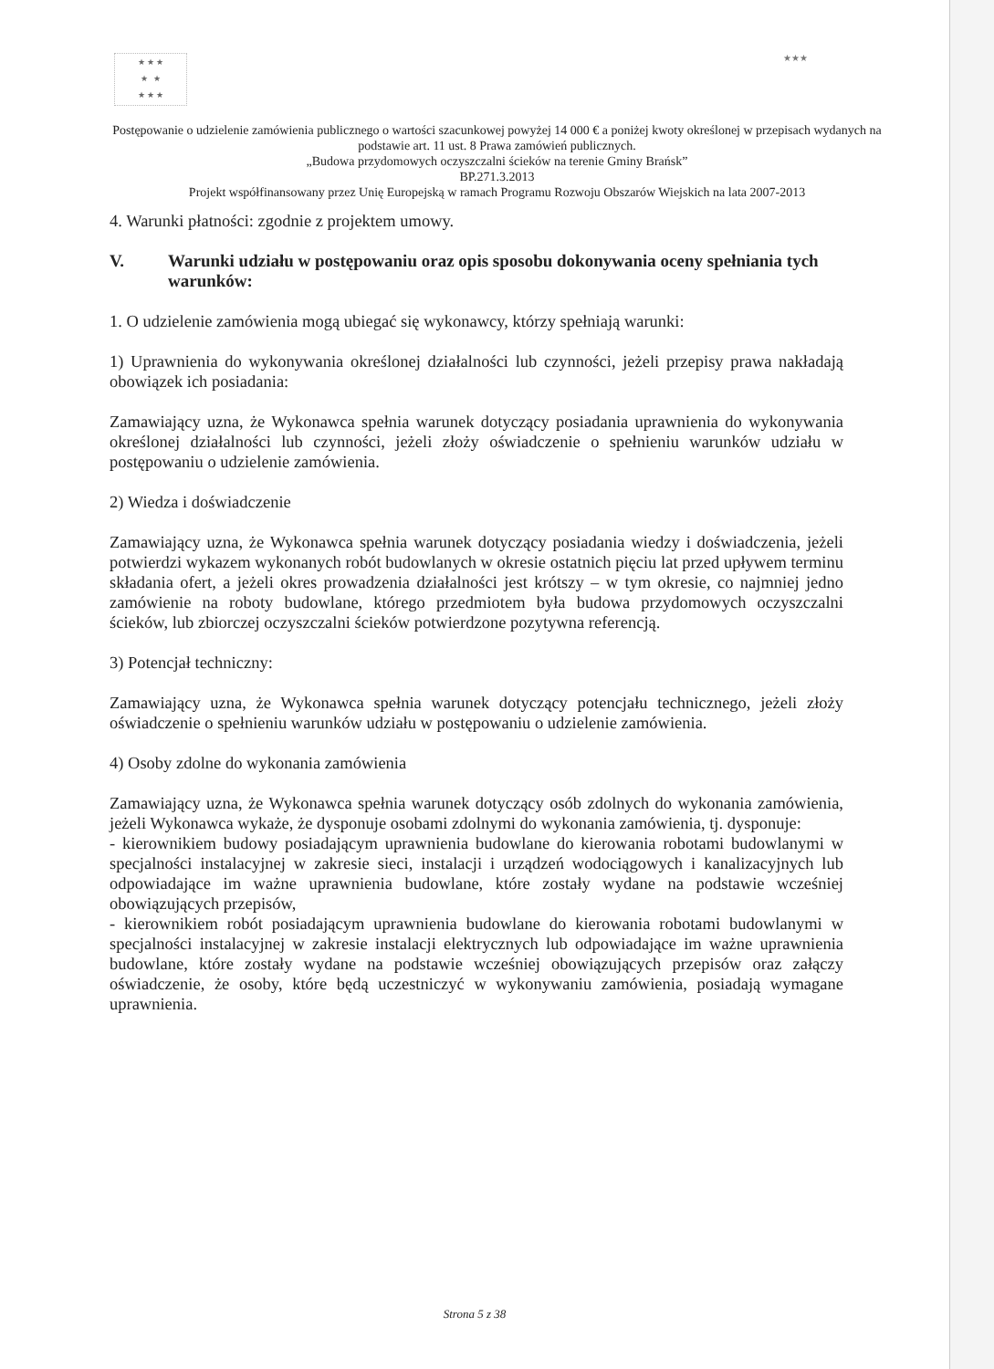★ ★ ★
★ ★
★ ★ ★
★★★
Postępowanie o udzielenie zamówienia publicznego o wartości szacunkowej powyżej 14 000 € a poniżej kwoty określonej w przepisach wydanych na podstawie art. 11 ust. 8 Prawa zamówień publicznych.
„Budowa przydomowych oczyszczalni ścieków na terenie Gminy Brańsk”
BP.271.3.2013
Projekt współfinansowany przez Unię Europejską w ramach Programu Rozwoju Obszarów Wiejskich na lata 2007-2013
4. Warunki płatności: zgodnie z projektem umowy.
V. Warunki udziału w postępowaniu oraz opis sposobu dokonywania oceny spełniania tych warunków:
1. O udzielenie zamówienia mogą ubiegać się wykonawcy, którzy spełniają warunki:
1) Uprawnienia do wykonywania określonej działalności lub czynności, jeżeli przepisy prawa nakładają obowiązek ich posiadania:
Zamawiający uzna, że Wykonawca spełnia warunek dotyczący posiadania uprawnienia do wykonywania określonej działalności lub czynności, jeżeli złoży oświadczenie o spełnieniu warunków udziału w postępowaniu o udzielenie zamówienia.
2) Wiedza i doświadczenie
Zamawiający uzna, że Wykonawca spełnia warunek dotyczący posiadania wiedzy i doświadczenia, jeżeli potwierdzi wykazem wykonanych robót budowlanych w okresie ostatnich pięciu lat przed upływem terminu składania ofert, a jeżeli okres prowadzenia działalności jest krótszy – w tym okresie, co najmniej jedno zamówienie na roboty budowlane, którego przedmiotem była budowa przydomowych oczyszczalni ścieków, lub zbiorczej oczyszczalni ścieków potwierdzone pozytywna referencją.
3) Potencjał techniczny:
Zamawiający uzna, że Wykonawca spełnia warunek dotyczący potencjału technicznego, jeżeli złoży oświadczenie o spełnieniu warunków udziału w postępowaniu o udzielenie zamówienia.
4) Osoby zdolne do wykonania zamówienia
Zamawiający uzna, że Wykonawca spełnia warunek dotyczący osób zdolnych do wykonania zamówienia, jeżeli Wykonawca wykaże, że dysponuje osobami zdolnymi do wykonania zamówienia, tj. dysponuje:
- kierownikiem budowy posiadającym uprawnienia budowlane do kierowania robotami budowlanymi w specjalności instalacyjnej w zakresie sieci, instalacji i urządzeń wodociągowych i kanalizacyjnych lub odpowiadające im ważne uprawnienia budowlane, które zostały wydane na podstawie wcześniej obowiązujących przepisów,
- kierownikiem robót posiadającym uprawnienia budowlane do kierowania robotami budowlanymi w specjalności instalacyjnej w zakresie instalacji elektrycznych lub odpowiadające im ważne uprawnienia budowlane, które zostały wydane na podstawie wcześniej obowiązujących przepisów oraz załączy oświadczenie, że osoby, które będą uczestniczyć w wykonywaniu zamówienia, posiadają wymagane uprawnienia.
Strona 5 z 38